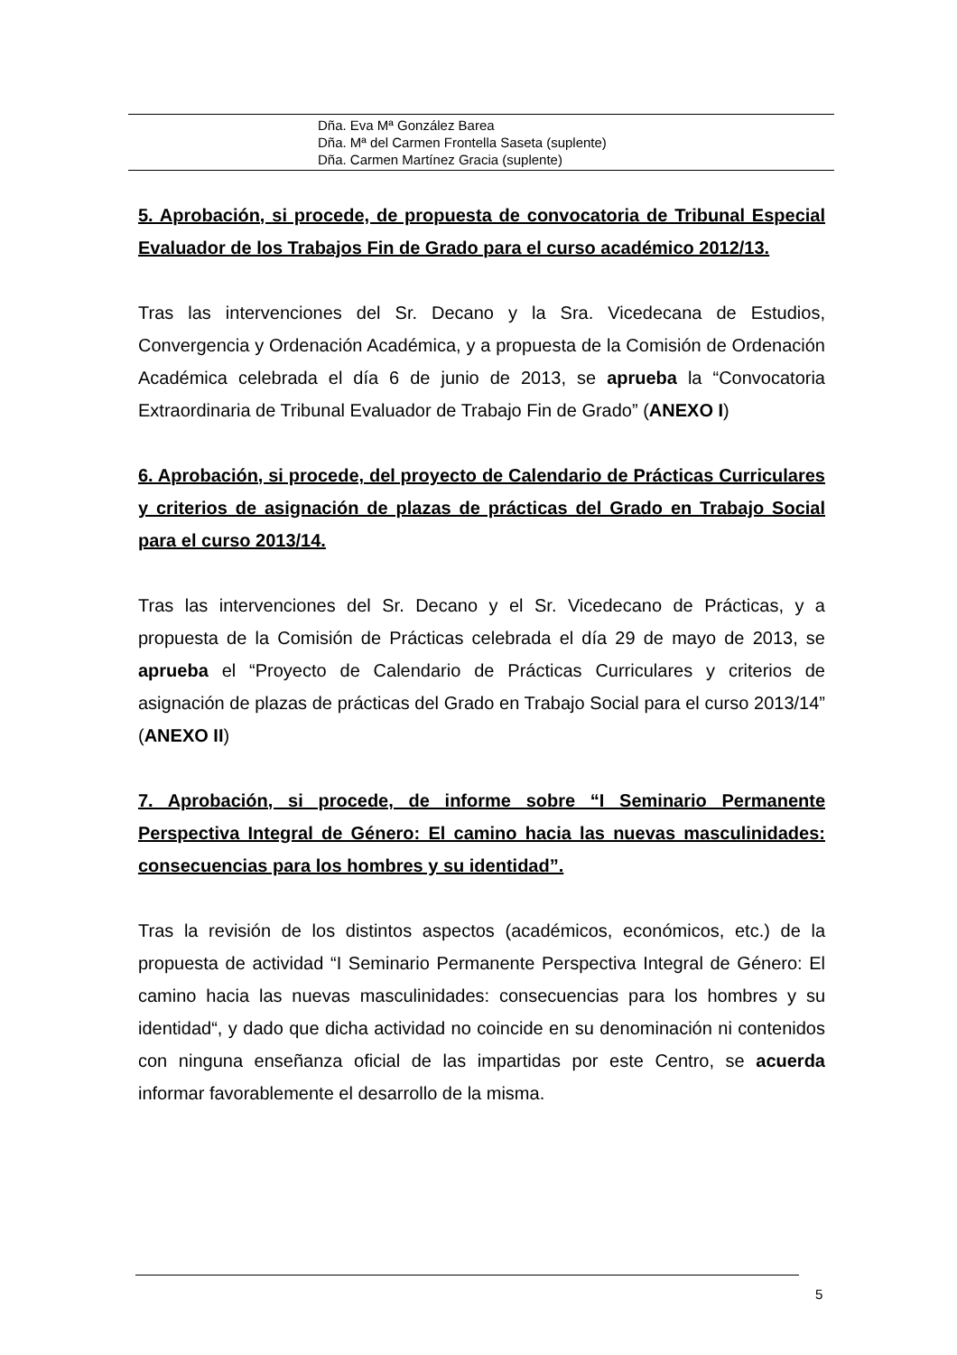Dña. Eva Mª González Barea
Dña. Mª del Carmen Frontella Saseta (suplente)
Dña. Carmen Martínez Gracia (suplente)
5. Aprobación, si procede, de propuesta de convocatoria de Tribunal Especial Evaluador de los Trabajos Fin de Grado para el curso académico 2012/13.
Tras las intervenciones del Sr. Decano y la Sra. Vicedecana de Estudios, Convergencia y Ordenación Académica, y a propuesta de la Comisión de Ordenación Académica celebrada el día 6 de junio de 2013, se aprueba la “Convocatoria Extraordinaria de Tribunal Evaluador de Trabajo Fin de Grado” (ANEXO I)
6. Aprobación, si procede, del proyecto de Calendario de Prácticas Curriculares y criterios de asignación de plazas de prácticas del Grado en Trabajo Social para el curso 2013/14.
Tras las intervenciones del Sr. Decano y el Sr. Vicedecano de Prácticas, y a propuesta de la Comisión de Prácticas celebrada el día 29 de mayo de 2013, se aprueba el “Proyecto de Calendario de Prácticas Curriculares y criterios de asignación de plazas de prácticas del Grado en Trabajo Social para el curso 2013/14” (ANEXO II)
7. Aprobación, si procede, de informe sobre “I Seminario Permanente Perspectiva Integral de Género: El camino hacia las nuevas masculinidades: consecuencias para los hombres y su identidad”.
Tras la revisión de los distintos aspectos (académicos, económicos, etc.) de la propuesta de actividad “I Seminario Permanente Perspectiva Integral de Género: El camino hacia las nuevas masculinidades: consecuencias para los hombres y su identidad“, y dado que dicha actividad no coincide en su denominación ni contenidos con ninguna enseñanza oficial de las impartidas por este Centro, se acuerda informar favorablemente el desarrollo de la misma.
5